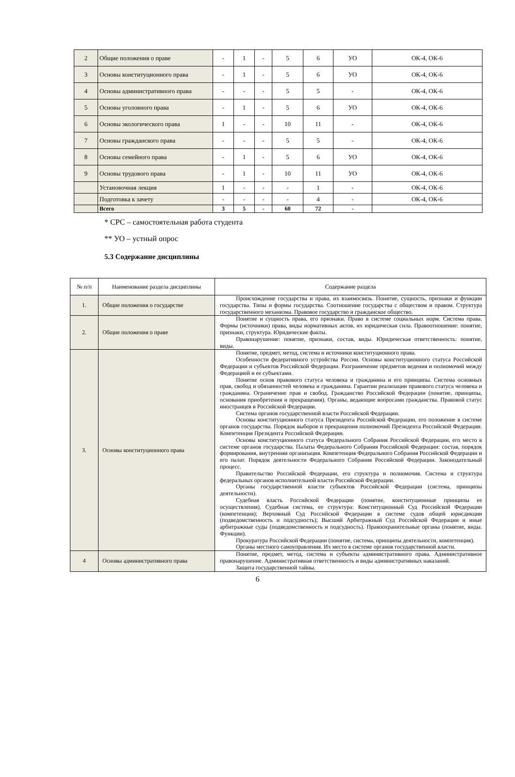| 2 | Общие положения о праве | - | 1 | - | 5 | 6 | УО | ОК-4, ОК-6 |
| 3 | Основы конституционного права | - | 1 | - | 5 | 6 | УО | ОК-4, ОК-6 |
| 4 | Основы административного права | - | - | - | 5 | 5 | - | ОК-4, ОК-6 |
| 5 | Основы уголовного права | - | 1 | - | 5 | 6 | УО | ОК-4, ОК-6 |
| 6 | Основы экологического права | 1 | - | - | 10 | 11 | - | ОК-4, ОК-6 |
| 7 | Основы гражданского права | - | - | - | 5 | 5 | - | ОК-4, ОК-6 |
| 8 | Основы семейного права | - | 1 | - | 5 | 6 | УО | ОК-4, ОК-6 |
| 9 | Основы трудового права | - | 1 | - | 10 | 11 | УО | ОК-4, ОК-6 |
| | Установочная лекция | 1 | - | - | - | 1 | - | ОК-4, ОК-6 |
| | Подготовка к зачету | - | - | - | - | 4 | - | ОК-4, ОК-6 |
| | Всего | 3 | 5 | - | 60 | 72 | - | |
* СРС – самостоятельная работа студента
** УО – устный опрос
5.3 Содержание дисциплины
| № п/п | Наименование раздела дисциплины | Содержание раздела |
| --- | --- | --- |
| 1. | Общие положения о государстве | Происхождение государства и права, их взаимосвязь. Понятие, сущность, признаки и функции государства. Типы и формы государства. Соотношение государства с обществом и правом. Структура государственного механизма. Правовое государство и гражданское общество. |
| 2. | Общие положения о праве | Понятие и сущность права, его признаки. Право в системе социальных норм. Система права. Формы (источники) права, виды нормативных актов, их юридическая сила. Правоотношение: понятие, признаки, структура. Юридические факты. Правонарушение: понятие, признаки, состав, виды. Юридическая ответственность: понятие, виды. |
| 3. | Основы конституционного права | Понятие, предмет, метод, система и источники конституционного права. Особенности федеративного устройства России. Основы конституционного статуса Российской Федерации и субъектов Российской Федерации. Разграничение предметов ведения и полномочий между Федерацией и ее субъектами. Понятие основ правового статуса человека и гражданина и его принципы. Система основных прав, свобод и обязанностей человека и гражданина. Гарантии реализации правового статуса человека и гражданина. Ограничение прав и свобод. Гражданство Российской Федерации (понятие, принципы, основания приобретения и прекращения). Органы, ведающие вопросами гражданства. Правовой статус иностранцев в Российской Федерации. Система органов государственной власти Российской Федерации. Основы конституционного статуса Президента Российской Федерации, его положение в системе органов государства. Порядок выборов и прекращения полномочий Президента Российской Федерации. Компетенция Президента Российской Федерации. Основы конституционного статуса Федерального Собрания Российской Федерации, его место в системе органов государства. Палаты Федерального Собрания Российской Федерации: состав, порядок формирования, внутренняя организация. Компетенция Федерального Собрания Российской Федерации и его палат. Порядок деятельности Федерального Собрания Российской Федерации. Законодательный процесс. Правительство Российской Федерации, его структура и полномочия. Система и структура федеральных органов исполнительной власти Российской Федерации. Органы государственной власти субъектов Российской Федерации (система, принципы деятельности). Судебная власть Российской Федерации (понятие, конституционные принципы ее осуществления). Судебная система, ее структура: Конституционный Суд Российской Федерации (компетенция); Верховный Суд Российской Федерации в системе судов общей юрисдикции (подведомственность и подсудность); Высший Арбитражный Суд Российской Федерации и иные арбитражные суды (подведомственность и подсудность). Правоохранительные органы (понятие, виды. Функции). Прокуратура Российской Федерации (понятие, система, принципы деятельности, компетенция). Органы местного самоуправления. Их место в системе органов государственной власти. |
| 4 | Основы административного права | Понятие, предмет, метод, система и субъекты административного права. Административное правонарушение. Административная ответственность и виды административных наказаний. Защита государственной тайны. |
6